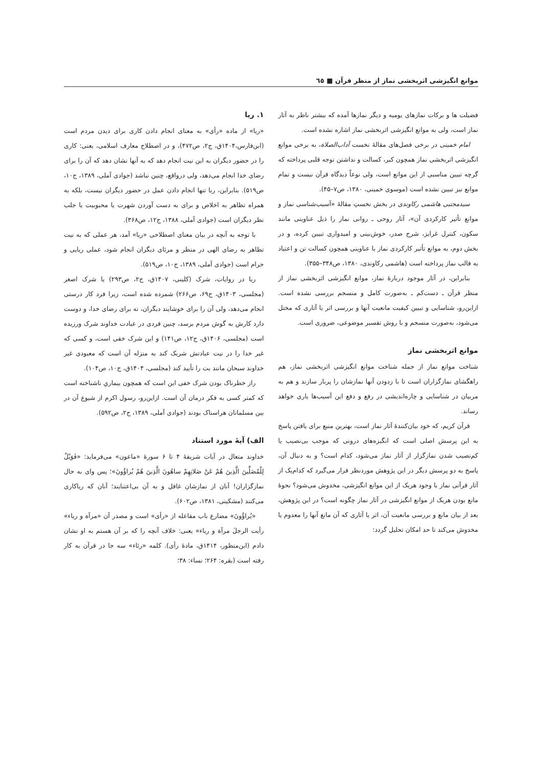موانع انگیزشی اثربخشی نماز از منظر قرآن ■ ٦٥
فضیلت ها و برکات نمازهای یومیه و دیگر نمازها آمده که بیشتر ناظر به آثار نماز است، ولی به موانع انگیزشی اثربخشی نماز اشاره نشده است.
امام خمینی در برخی فصل‌های مقالهٔ نخست آداب‌الصلاة، به برخی موانع انگیزشی اثربخشی نماز همچون کبر، کسالت و نداشتن توجه قلبی پرداخته که گرچه تبیین مناسبی از این موانع است، ولی نوعاً دیدگاه قرآن نیست و تمام موانع نیز تبیین نشده است (موسوی خمینی، ۱۳۸۰، ص۷–۴۵).
سیدمجتبی هاشمی رکاوندی در بخش نخستِ مقالهٔ «آسیب‌شناسی نماز و موانع تأثیر کارکردی آن»، آثار روحی ـ روانی نماز را ذیل عناوینی مانند سکون، کنترل غرایز، شرح صدر، خوش‌بینی و امیدواری تبیین کرده، و در بخش دوم، به موانع تأثیر کارکردی نماز با عناوینی همچون کسالت تن و اعتیاد به قالب نماز پرداخته است (هاشمی رکاوندی، ۱۳۸۰، ص۳۴۸–۳۵۵).
بنابراین، در آثار موجود دربارهٔ نماز، موانع انگیزشی اثربخشی نماز از منظر قرآن ـ دست‌کم ـ به‌صورت کامل و منسجم بررسی نشده است. ازاین‌رو، شناسایی و تبیین کیفیت مانعیت آنها و بررسی اثر یا آثاری که مختل می‌شود، به‌صورت منسجم و با روش تفسیر موضوعی، ضروری است.
موانع اثربخشی نماز
شناخت موانع نماز از جمله شناخت موانع انگیزشی اثربخشی نماز، هم راهگشای نمازگزاران است تا با زدودن آنها نمازشان را پربار سازند و هم به مربیان در شناسایی و چاره‌اندیشی در رفع و دفع این آسیب‌ها یاری خواهد رساند.
قرآن کریم، که خود بیان‌کنندهٔ آثار نماز است، بهترین منبع برای یافتن پاسخ به این پرسش اصلی است که انگیزه‌های درونی که موجب بی‌نصیب یا کم‌نصیب شدن نمازگزار از آثار نماز می‌شود، کدام است؟ و به دنبال آن، پاسخ به دو پرسش دیگر در این پژوهش موردنظر قرار می‌گیرد که کدام‌یک از آثار قرآنی نماز با وجود هریک از این موانع انگیزشی، مخدوش می‌شود؟ نحوهٔ مانع بودن هریک از موانع انگیزشی در آثار نماز چگونه است؟ در این پژوهش، بعد از بیان مانع و بررسی مانعیت آن، اثر یا آثاری که آن مانع آنها را معدوم یا مخدوش می‌کند تا حد امکان تحلیل گردد:
۱. ریا
«ریا» از ماده «رأی» به معنای انجام دادن کاری برای دیدن مردم است (ابن‌فارس،۱۴۰۴ق، ج۲، ص۴۷۲)، و در اصطلاح معارف اسلامی، یعنی: کاری را در حضور دیگران به این نیت انجام دهد که به آنها نشان دهد که آن را برای رضای خدا انجام می‌دهد، ولی درواقع، چنین نباشد (جوادی آملی، ۱۳۸۹، ج۱۰، ص۵۱۹). بنابراین، ریا تنها انجام دادن عمل در حضور دیگران نیست، بلکه به همراه تظاهر به اخلاص و برای به دست آوردن شهرت یا محبوبیت یا جلب نظر دیگران است (جوادی آملی، ۱۳۸۸، ج۱۲، ص۳۶۸).
با توجه به آنچه در بیان معنای اصطلاحی «ریا» آمد، هر عملی که به نیت تظاهر به رضای الهی در منظر و مرئای دیگران انجام شود، عملی ریایی و حرام است (جوادی آملی، ۱۳۸۹، ج۱۰، ص۵۱۹).
ریا در روایات، شرک (کلینی، ۱۴۰۷ق، ج۲، ص۲۹۳) یا شرک اصغر (مجلسی، ۱۴۰۳ق، ج۶۹، ص۲۶۶) شمرده شده است، زیرا فرد کار درستی انجام می‌دهد، ولی آن را برای خوشایند دیگران، نه برای رضای خدا، و دوست دارد کارش به گوش مردم برسد، چنین فردی در عبادت خداوند شرک ورزیده است (مجلسی، ۱۴۰۶ق، ج۱۲، ص۱۴۱) و این شرک خفی است، و کسی که غیر خدا را در نیت عبادتش شریک کند به منزله آن است که معبودی غیر خداوند سبحان مانند بت را تأیید کند (مجلسی، ۱۴۰۴ق، ج۱۰، ص۱۰۴).
راز خطرناک بودن شرک خفی این است که همچون بیماریِ ناشناخته است که کمتر کسی به فکر درمان آن است. ازاین‌رو، رسول اکرم از شیوع آن در بین مسلمانان هراسناک بودند (جوادی آملی، ۱۳۸۹، ج۲، ص۵۹۲).
الف) آیهٔ مورد استناد
خداوند متعال در آیات شریفهٔ ۴ تا ۶ سورهٔ «ماعون» می‌فرماید: «فَوَيْلٌ لِلْمُصَلِّينَ الَّذِينَ هُمْ عَنْ صَلاتِهِمْ ساهُونَ الَّذِينَ هُمْ يُراؤُونَ»؛ پس وای به حال نمازگزاران! آنان از نمازشان غافل و به آن بی‌اعتنایند؛ آنان که ریاکاری می‌کنند (مشکینی، ۱۳۸۱، ص۶۰۲).
«يُراؤُونَ» مضارع باب مفاعله از «رأی» است و مصدر آن «مرآة و رياء» رأيت الرجلَ مرآة و رياء» یعنی: خلاف آنچه را که بر آن هستم به او نشان دادم (ابن‌منظور، ۱۴۱۴ق، مادهٔ رأی). کلمه «رئاء» سه جا در قرآن به کار رفته است (بقره: ۲۶۴؛ نساء: ۳۸؛